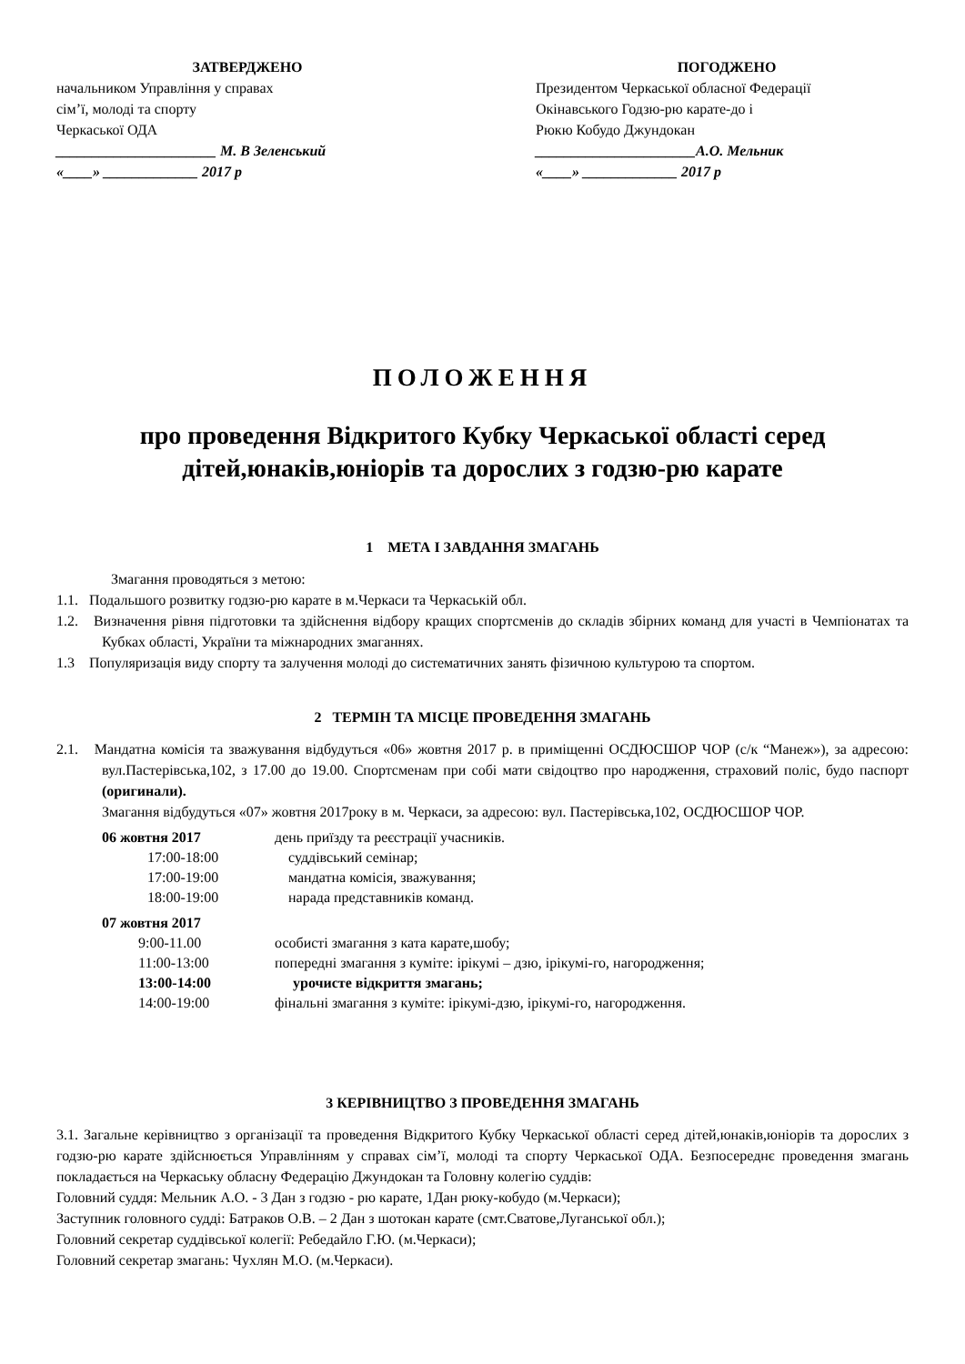ЗАТВЕРДЖЕНО
начальником Управління у справах
сім’ї, молоді та спорту
Черкаської ОДА
______________________ М. В Зеленський
«____» _____________ 2017 р
ПОГОДЖЕНО
Президентом Черкаської обласної Федерації
Окінавського Годзю-рю карате-до і
Рюкю Кобудо Джундокан
______________________А.О. Мельник
«____» _____________ 2017 р
ПОЛОЖЕННЯ
про проведення Відкритого Кубку Черкаської області серед
дітей,юнаків,юніорів та дорослих з годзю-рю карате
1 МЕТА І ЗАВДАННЯ ЗМАГАНЬ
Змагання проводяться з метою:
1.1. Подальшого розвитку годзю-рю карате в м.Черкаси та Черкаській обл.
1.2. Визначення рівня підготовки та здійснення відбору кращих спортсменів до складів збірних команд для участі в Чемпіонатах та Кубках області, України та міжнародних змаганнях.
1.3 Популяризація виду спорту та залучення молоді до систематичних занять фізичною культурою та спортом.
2 ТЕРМІН ТА МІСЦЕ ПРОВЕДЕННЯ ЗМАГАНЬ
2.1. Мандатна комісія та зважування відбудуться «06» жовтня 2017 р. в приміщенні ОСДЮСШОР ЧОР (с/к “Манеж»), за адресою: вул.Пастерівська,102, з 17.00 до 19.00. Спортсменам при собі мати свідоцтво про народження, страховий поліс, будо паспорт (оригинали).
Змагання відбудуться «07» жовтня 2017року в м. Черкаси, за адресою: вул. Пастерівська,102, ОСДЮСШОР ЧОР.
06 жовтня 2017 день приїзду та реєстрації учасників. 17:00-18:00 суддівський семінар; 17:00-19:00 мандатна комісія, зважування; 18:00-19:00 нарада представників команд. 07 жовтня 2017 9:00-11.00 особисті змагання з ката карате,шобу; 11:00-13:00 попередні змагання з куміте: ірікумі – дзю, ірікумі-го, нагородження; 13:00-14:00 урочисте відкриття змагань; 14:00-19:00 фінальні змагання з куміте: ірікумі-дзю, ірікумі-го, нагородження.
3 КЕРІВНИЦТВО З ПРОВЕДЕННЯ ЗМАГАНЬ
3.1. Загальне керівництво з організації та проведення Відкритого Кубку Черкаської області серед дітей,юнаків,юніорів та дорослих з годзю-рю карате здійснюється Управлінням у справах сім’ї, молоді та спорту Черкаської ОДА. Безпосереднє проведення змагань покладається на Черкаську обласну Федерацію Джундокан та Головну колегію суддів:
Головний суддя: Мельник А.О. - 3 Дан з годзю - рю карате, 1Дан рюку-кобудо (м.Черкаси);
Заступник головного судді: Батраков О.В. – 2 Дан з шотокан карате (смт.Сватове,Луганської обл.);
Головний секретар суддівської колегії: Ребедайло Г.Ю. (м.Черкаси);
Головний секретар змагань: Чухлян М.О. (м.Черкаси).